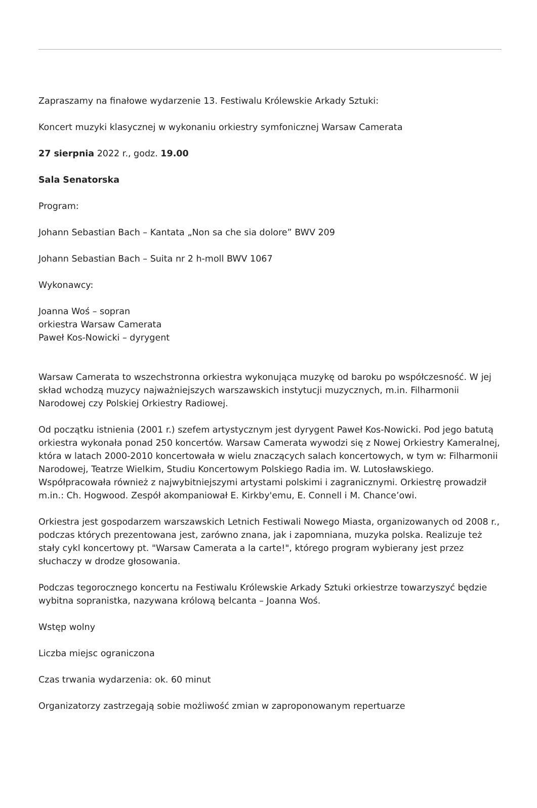Zapraszamy na finałowe wydarzenie 13. Festiwalu Królewskie Arkady Sztuki:
Koncert muzyki klasycznej w wykonaniu orkiestry symfonicznej Warsaw Camerata
27 sierpnia 2022 r., godz. 19.00
Sala Senatorska
Program:
Johann Sebastian Bach – Kantata „Non sa che sia dolore” BWV 209
Johann Sebastian Bach – Suita nr 2 h-moll BWV 1067
Wykonawcy:
Joanna Woś – sopran
orkiestra Warsaw Camerata
Paweł Kos-Nowicki – dyrygent
Warsaw Camerata to wszechstronna orkiestra wykonująca muzykę od baroku po współczesność. W jej skład wchodzą muzycy najważniejszych warszawskich instytucji muzycznych, m.in. Filharmonii Narodowej czy Polskiej Orkiestry Radiowej.
Od początku istnienia (2001 r.) szefem artystycznym jest dyrygent Paweł Kos-Nowicki. Pod jego batutą orkiestra wykonała ponad 250 koncertów. Warsaw Camerata wywodzi się z Nowej Orkiestry Kameralnej, która w latach 2000-2010 koncertowała w wielu znaczących salach koncertowych, w tym w: Filharmonii Narodowej, Teatrze Wielkim, Studiu Koncertowym Polskiego Radia im. W. Lutosławskiego. Współpracowała również z najwybitniejszymi artystami polskimi i zagranicznymi. Orkiestrę prowadził m.in.: Ch. Hogwood. Zespół akompaniował E. Kirkby'emu, E. Connell i M. Chance’owi.
Orkiestra jest gospodarzem warszawskich Letnich Festiwali Nowego Miasta, organizowanych od 2008 r., podczas których prezentowana jest, zarówno znana, jak i zapomniana, muzyka polska. Realizuje też stały cykl koncertowy pt. "Warsaw Camerata a la carte!", którego program wybierany jest przez słuchaczy w drodze głosowania.
Podczas tegorocznego koncertu na Festiwalu Królewskie Arkady Sztuki orkiestrze towarzyszyć będzie wybitna sopranistka, nazywana królową belcanta – Joanna Woś.
Wstęp wolny
Liczba miejsc ograniczona
Czas trwania wydarzenia: ok. 60 minut
Organizatorzy zastrzegają sobie możliwość zmian w zaproponowanym repertuarze